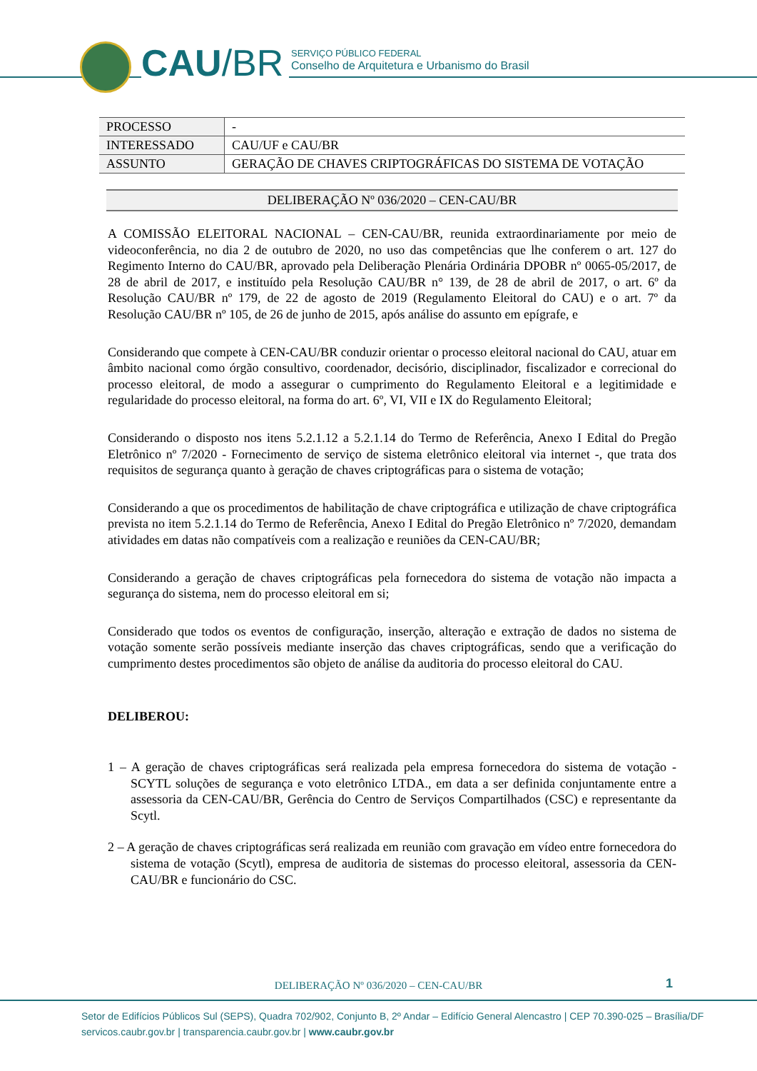CAU/BR
SERVIÇO PÚBLICO FEDERAL
Conselho de Arquitetura e Urbanismo do Brasil
| PROCESSO | - |
| INTERESSADO | CAU/UF e CAU/BR |
| ASSUNTO | GERAÇÃO DE CHAVES CRIPTOGRÁFICAS DO SISTEMA DE VOTAÇÃO |
DELIBERAÇÃO Nº 036/2020 – CEN-CAU/BR
A COMISSÃO ELEITORAL NACIONAL – CEN-CAU/BR, reunida extraordinariamente por meio de videoconferência, no dia 2 de outubro de 2020, no uso das competências que lhe conferem o art. 127 do Regimento Interno do CAU/BR, aprovado pela Deliberação Plenária Ordinária DPOBR nº 0065-05/2017, de 28 de abril de 2017, e instituído pela Resolução CAU/BR n° 139, de 28 de abril de 2017, o art. 6º da Resolução CAU/BR nº 179, de 22 de agosto de 2019 (Regulamento Eleitoral do CAU) e o art. 7º da Resolução CAU/BR nº 105, de 26 de junho de 2015, após análise do assunto em epígrafe, e
Considerando que compete à CEN-CAU/BR conduzir orientar o processo eleitoral nacional do CAU, atuar em âmbito nacional como órgão consultivo, coordenador, decisório, disciplinador, fiscalizador e correcional do processo eleitoral, de modo a assegurar o cumprimento do Regulamento Eleitoral e a legitimidade e regularidade do processo eleitoral, na forma do art. 6º, VI, VII e IX do Regulamento Eleitoral;
Considerando o disposto nos itens 5.2.1.12 a 5.2.1.14 do Termo de Referência, Anexo I Edital do Pregão Eletrônico nº 7/2020 - Fornecimento de serviço de sistema eletrônico eleitoral via internet -, que trata dos requisitos de segurança quanto à geração de chaves criptográficas para o sistema de votação;
Considerando a que os procedimentos de habilitação de chave criptográfica e utilização de chave criptográfica prevista no item 5.2.1.14 do Termo de Referência, Anexo I Edital do Pregão Eletrônico nº 7/2020, demandam atividades em datas não compatíveis com a realização e reuniões da CEN-CAU/BR;
Considerando a geração de chaves criptográficas pela fornecedora do sistema de votação não impacta a segurança do sistema, nem do processo eleitoral em si;
Considerado que todos os eventos de configuração, inserção, alteração e extração de dados no sistema de votação somente serão possíveis mediante inserção das chaves criptográficas, sendo que a verificação do cumprimento destes procedimentos são objeto de análise da auditoria do processo eleitoral do CAU.
DELIBEROU:
1 – A geração de chaves criptográficas será realizada pela empresa fornecedora do sistema de votação - SCYTL soluções de segurança e voto eletrônico LTDA., em data a ser definida conjuntamente entre a assessoria da CEN-CAU/BR, Gerência do Centro de Serviços Compartilhados (CSC) e representante da Scytl.
2 – A geração de chaves criptográficas será realizada em reunião com gravação em vídeo entre fornecedora do sistema de votação (Scytl), empresa de auditoria de sistemas do processo eleitoral, assessoria da CEN-CAU/BR e funcionário do CSC.
DELIBERAÇÃO Nº 036/2020 – CEN-CAU/BR
1
Setor de Edifícios Públicos Sul (SEPS), Quadra 702/902, Conjunto B, 2º Andar – Edifício General Alencastro | CEP 70.390-025 – Brasília/DF
servicos.caubr.gov.br | transparencia.caubr.gov.br | www.caubr.gov.br